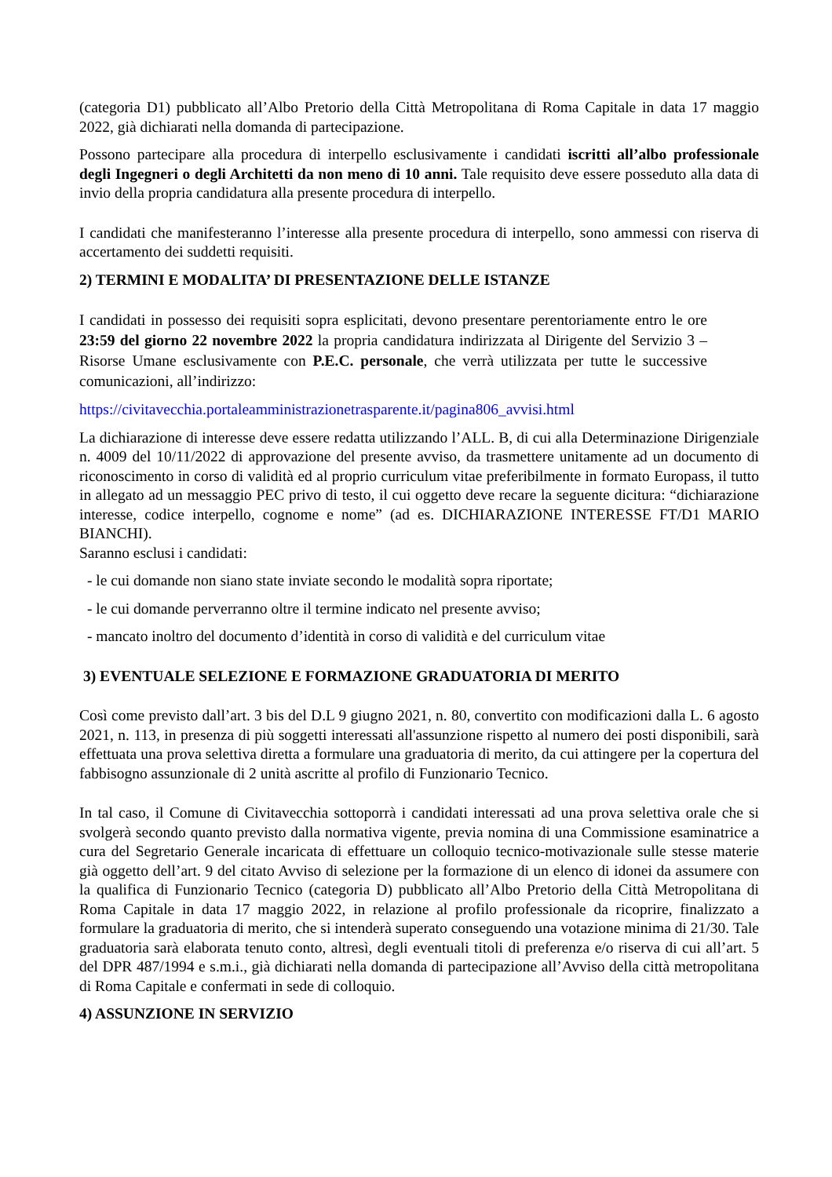(categoria D1) pubblicato all’Albo Pretorio della Città Metropolitana di Roma Capitale in data 17 maggio 2022, già dichiarati nella domanda di partecipazione.
Possono partecipare alla procedura di interpello esclusivamente i candidati iscritti all’albo professionale degli Ingegneri o degli Architetti da non meno di 10 anni. Tale requisito deve essere posseduto alla data di invio della propria candidatura alla presente procedura di interpello.
I candidati che manifesteranno l’interesse alla presente procedura di interpello, sono ammessi con riserva di accertamento dei suddetti requisiti.
2) TERMINI E MODALITA’ DI PRESENTAZIONE DELLE ISTANZE
I candidati in possesso dei requisiti sopra esplicitati, devono presentare perentoriamente entro le ore 23:59 del giorno 22 novembre 2022 la propria candidatura indirizzata al Dirigente del Servizio 3 – Risorse Umane esclusivamente con P.E.C. personale, che verrà utilizzata per tutte le successive comunicazioni, all’indirizzo:
https://civitavecchia.portaleamministrazionetrasparente.it/pagina806_avvisi.html
La dichiarazione di interesse deve essere redatta utilizzando l’ALL. B, di cui alla Determinazione Dirigenziale n. 4009 del 10/11/2022 di approvazione del presente avviso, da trasmettere unitamente ad un documento di riconoscimento in corso di validità ed al proprio curriculum vitae preferibilmente in formato Europass, il tutto in allegato ad un messaggio PEC privo di testo, il cui oggetto deve recare la seguente dicitura: “dichiarazione interesse, codice interpello, cognome e nome” (ad es. DICHIARAZIONE INTERESSE FT/D1 MARIO BIANCHI).
Saranno esclusi i candidati:
- le cui domande non siano state inviate secondo le modalità sopra riportate;
- le cui domande perverranno oltre il termine indicato nel presente avviso;
- mancato inoltro del documento d’identità in corso di validità e del curriculum vitae
3) EVENTUALE SELEZIONE E FORMAZIONE GRADUATORIA DI MERITO
Così come previsto dall’art. 3 bis del D.L 9 giugno 2021, n. 80, convertito con modificazioni dalla L. 6 agosto 2021, n. 113, in presenza di più soggetti interessati all'assunzione rispetto al numero dei posti disponibili, sarà effettuata una prova selettiva diretta a formulare una graduatoria di merito, da cui attingere per la copertura del fabbisogno assunzionale di 2 unità ascritte al profilo di Funzionario Tecnico.
In tal caso, il Comune di Civitavecchia sottoporrà i candidati interessati ad una prova selettiva orale che si svolgerà secondo quanto previsto dalla normativa vigente, previa nomina di una Commissione esaminatrice a cura del Segretario Generale incaricata di effettuare un colloquio tecnico-motivazionale sulle stesse materie già oggetto dell’art. 9 del citato Avviso di selezione per la formazione di un elenco di idonei da assumere con la qualifica di Funzionario Tecnico (categoria D) pubblicato all’Albo Pretorio della Città Metropolitana di Roma Capitale in data 17 maggio 2022, in relazione al profilo professionale da ricoprire, finalizzato a formulare la graduatoria di merito, che si intenderà superato conseguendo una votazione minima di 21/30. Tale graduatoria sarà elaborata tenuto conto, altresì, degli eventuali titoli di preferenza e/o riserva di cui all’art. 5 del DPR 487/1994 e s.m.i., già dichiarati nella domanda di partecipazione all’Avviso della città metropolitana di Roma Capitale e confermati in sede di colloquio.
4) ASSUNZIONE IN SERVIZIO